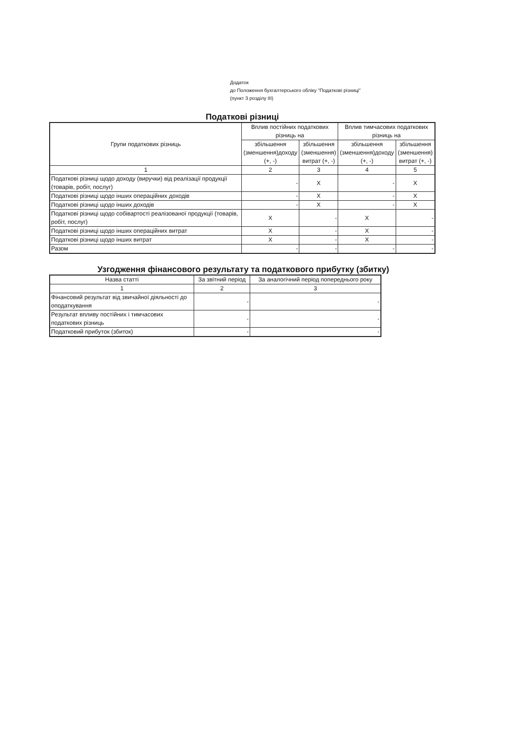Додаток
до Положення бухгалтерського обліку "Податкові різниці"
(пункт 3 розділу III)
Податкові різниці
| Групи податкових різниць | Вплив постійних податкових різниць на | | Вплив тимчасових податкових різниць на | |
| --- | --- | --- | --- | --- |
| | збільшення (зменшення)доходу (+, -) | збільшення (зменшення) витрат (+, -) | збільшення (зменшення)доходу (+, -) | збільшення (зменшення) витрат (+, -) |
| 1 | 2 | 3 | 4 | 5 |
| Податкові різниці щодо доходу (виручки) від реалізації продукції (товарів, робіт, послуг) | - | X | - | X |
| Податкові різниці щодо інших операційних доходів | - | X | - | X |
| Податкові різниці щодо інших доходів | - | X | - | X |
| Податкові різниці щодо собівартості реалізованої продукції (товарів, робіт, послуг) | X | - | X | - |
| Податкові різниці щодо інших операційних витрат | X | - | X | - |
| Податкові різниці щодо інших витрат | X | - | X | - |
| Разом | - | - | - | - |
Узгодження фінансового результату та податкового прибутку (збитку)
| Назва статті | За звітний період | За аналогічний період попереднього року |
| --- | --- | --- |
| 1 | 2 | 3 |
| Фінансовий результат від звичайної діяльності до оподаткування | - | - |
| Результат впливу постійних і тимчасових податкових різниць | - | - |
| Податковий прибуток (збиток) | - | - |